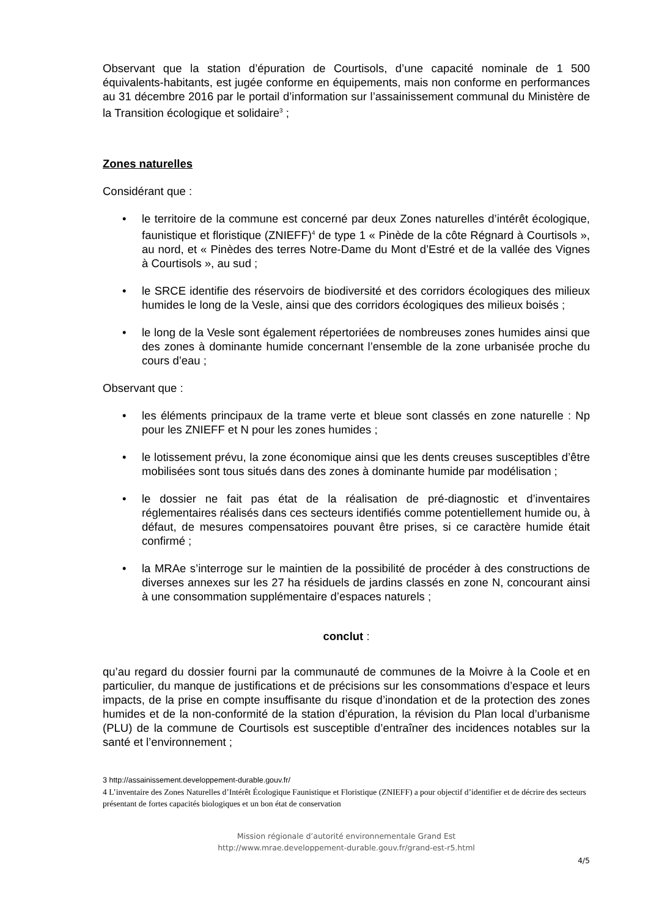Observant que la station d’épuration de Courtisols, d’une capacité nominale de 1 500 équivalents-habitants, est jugée conforme en équipements, mais non conforme en performances au 31 décembre 2016 par le portail d’information sur l’assainissement communal du Ministère de la Transition écologique et solidaire<sup>3</sup> ;
Zones naturelles
Considérant que :
• le territoire de la commune est concerné par deux Zones naturelles d’intérêt écologique, faunistique et floristique (ZNIEFF)<sup>4</sup> de type 1 « Pinède de la côte Régnard à Courtisols », au nord, et « Pinèdes des terres Notre-Dame du Mont d’Estré et de la vallée des Vignes à Courtisols », au sud ;
• le SRCE identifie des réservoirs de biodiversité et des corridors écologiques des milieux humides le long de la Vesle, ainsi que des corridors écologiques des milieux boisés ;
• le long de la Vesle sont également répertoriées de nombreuses zones humides ainsi que des zones à dominante humide concernant l’ensemble de la zone urbanisée proche du cours d’eau ;
Observant que :
• les éléments principaux de la trame verte et bleue sont classés en zone naturelle : Np pour les ZNIEFF et N pour les zones humides ;
• le lotissement prévu, la zone économique ainsi que les dents creuses susceptibles d’être mobilisées sont tous situés dans des zones à dominante humide par modélisation ;
• le dossier ne fait pas état de la réalisation de pré-diagnostic et d’inventaires réglementaires réalisés dans ces secteurs identifiés comme potentiellement humide ou, à défaut, de mesures compensatoires pouvant être prises, si ce caractère humide était confirmé ;
• la MRAe s’interroge sur le maintien de la possibilité de procéder à des constructions de diverses annexes sur les 27 ha résiduels de jardins classés en zone N, concourant ainsi à une consommation supplémentaire d’espaces naturels ;
conclut :
qu’au regard du dossier fourni par la communauté de communes de la Moivre à la Coole et en particulier, du manque de justifications et de précisions sur les consommations d’espace et leurs impacts, de la prise en compte insuffisante du risque d’inondation et de la protection des zones humides et de la non-conformité de la station d’épuration, la révision du Plan local d’urbanisme (PLU) de la commune de Courtisols est susceptible d’entraîner des incidences notables sur la santé et l’environnement ;
3 http://assainissement.developpement-durable.gouv.fr/
4 L’inventaire des Zones Naturelles d’Intérêt Écologique Faunistique et Floristique (ZNIEFF) a pour objectif d’identifier et de décrire des secteurs présentant de fortes capacités biologiques et un bon état de conservation
Mission régionale d’autorité environnementale Grand Est
http://www.mrae.developpement-durable.gouv.fr/grand-est-r5.html
4/5